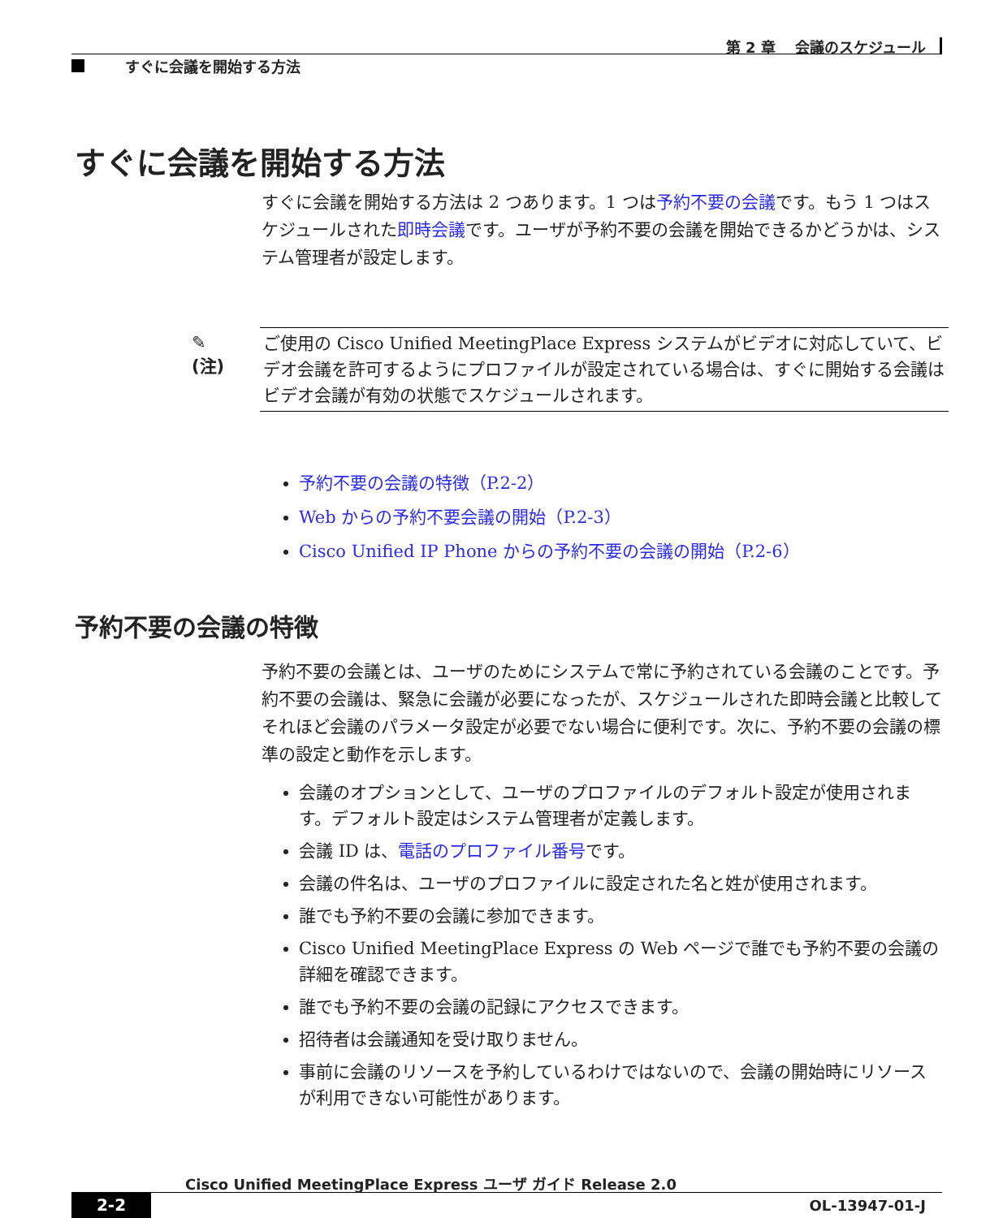第 2 章　 会議のスケジュール
すぐに会議を開始する方法
すぐに会議を開始する方法
すぐに会議を開始する方法は 2 つあります。1 つは予約不要の会議です。もう 1 つはスケジュールされた即時会議です。ユーザが予約不要の会議を開始できるかどうかは、システム管理者が設定します。
✎
(注)
ご使用の Cisco Unified MeetingPlace Express システムがビデオに対応していて、ビデオ会議を許可するようにプロファイルが設定されている場合は、すぐに開始する会議はビデオ会議が有効の状態でスケジュールされます。
予約不要の会議の特徴（P.2-2）
Web からの予約不要会議の開始（P.2-3）
Cisco Unified IP Phone からの予約不要の会議の開始（P.2-6）
予約不要の会議の特徴
予約不要の会議とは、ユーザのためにシステムで常に予約されている会議のことです。予約不要の会議は、緊急に会議が必要になったが、スケジュールされた即時会議と比較してそれほど会議のパラメータ設定が必要でない場合に便利です。次に、予約不要の会議の標準の設定と動作を示します。
会議のオプションとして、ユーザのプロファイルのデフォルト設定が使用されます。デフォルト設定はシステム管理者が定義します。
会議 ID は、電話のプロファイル番号です。
会議の件名は、ユーザのプロファイルに設定された名と姓が使用されます。
誰でも予約不要の会議に参加できます。
Cisco Unified MeetingPlace Express の Web ページで誰でも予約不要の会議の詳細を確認できます。
誰でも予約不要の会議の記録にアクセスできます。
招待者は会議通知を受け取りません。
事前に会議のリソースを予約しているわけではないので、会議の開始時にリソースが利用できない可能性があります。
Cisco Unified MeetingPlace Express ユーザ ガイド Release 2.0
2-2 OL-13947-01-J